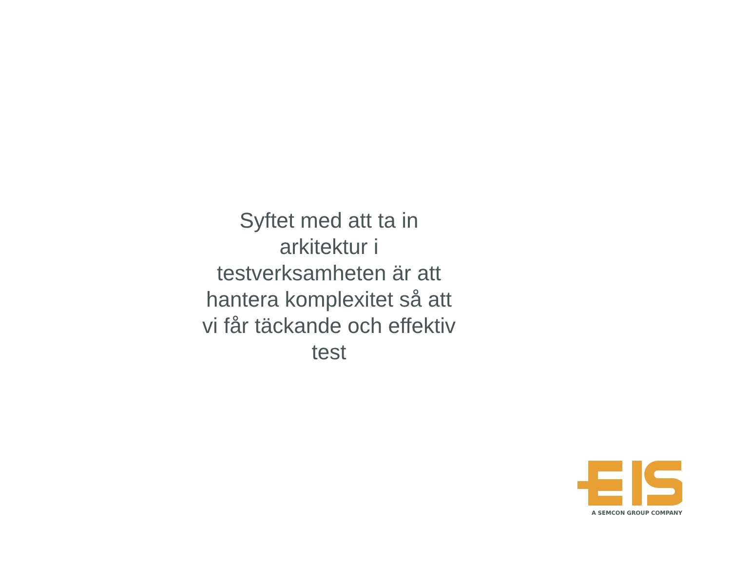Syftet med att ta in
arkitektur i
testverksamheten är att
hantera komplexitet så att
vi får täckande och effektiv
test
A SEMCON GROUP COMPANY